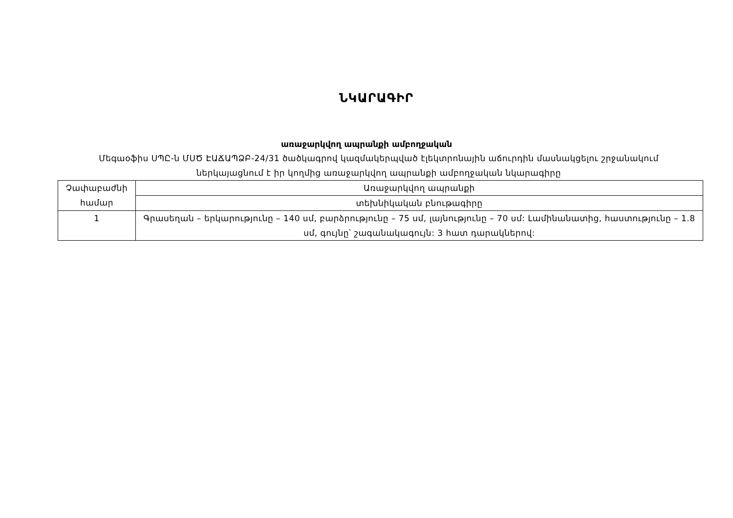ՆԿԱՐԱԳԻՐ
առաջարկվող ապրանքի ամբողջական
Մեգաօֆիս ՍՊԸ-ն ՄՍԾ ԷԱՃԱՊՁԲ-24/31 ծածկագրով կազմակերպված էլեկտրոնային աճուրդին մասնակցելու շրջանակում ներկայացնում է իր կողմից առաջարկվող ապրանքի ամբողջական նկարագիրը
| Չափաբաժնի համար | Առաջարկվող ապրանքի |
| | տեխնիկական բնութագիրը |
| 1 | Գրասեղան – երկարությունը – 140 սմ, բարձրությունը – 75 սմ, լայնությունը – 70 սմ: Լամինանատից, հաստությունը – 1.8 սմ, գույնը՝ շագանակագույն: 3 հատ դարակներով: |